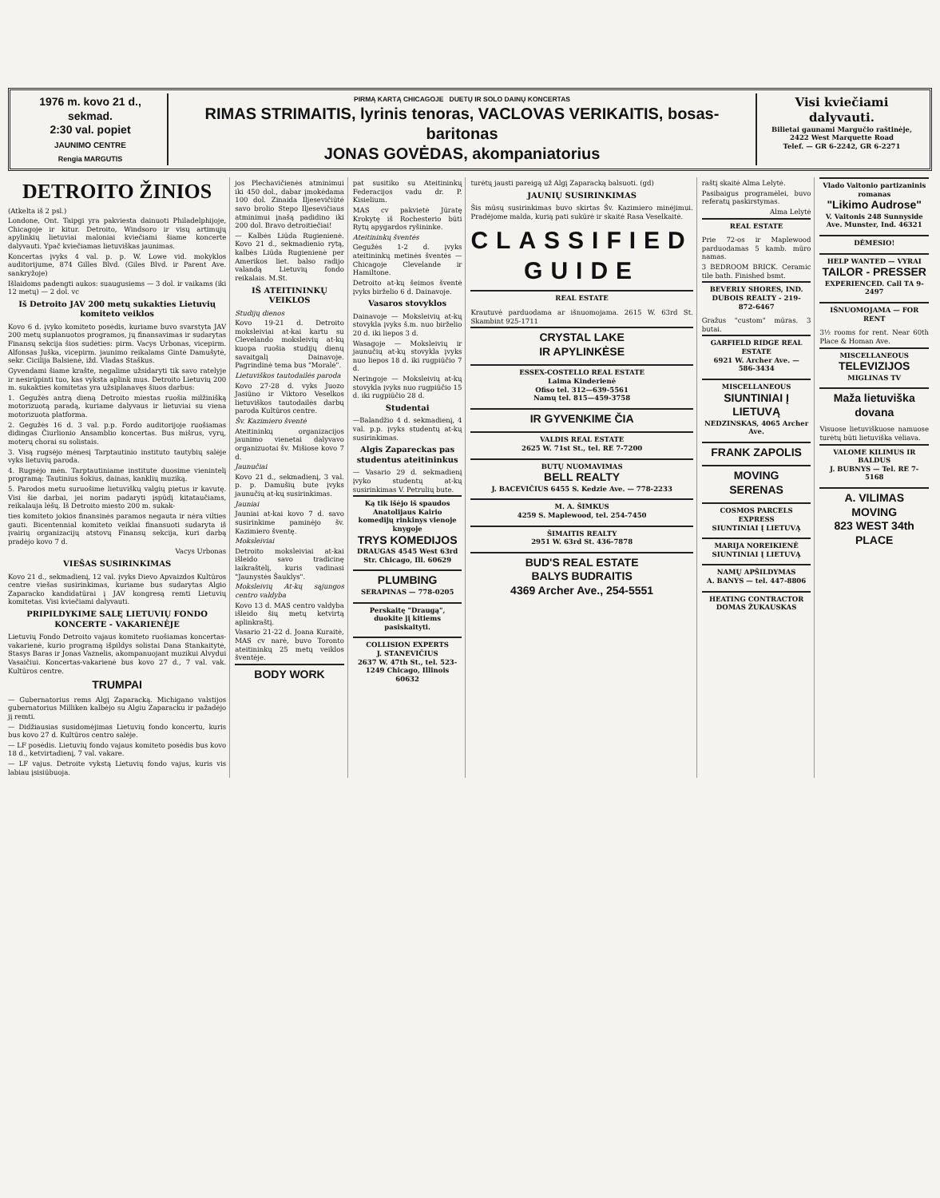1976 m. kovo 21 d., sekmad.
2:30 val. popiet
JAUNIMO CENTRE
Rengia MARGUTIS
PIRMĄ KARTĄ CHICAGOJE DUETŲ IR SOLO DAINŲ KONCERTAS
RIMAS STRIMAITIS, lyrinis tenoras, VACLOVAS VERIKAITIS, bosas-baritonas
JONAS GOVĖDAS, akompaniatorius
Visi kviečiami dalyvauti.
Bilietai gaunami Margučio raštinėje,
2422 West Marquette Road
Telef. — GR 6-2242, GR 6-2271
DETROITO ŽINIOS
(Atkelta iš 2 psl.)
Londone, Ont. Taipgi yra pakviesta dainuoti Philadelphijoje, Chicagoje ir kitur. Detroito, Windsoro ir visų artimųjų apylinkių lietuviai maloniai kviečiami šiame koncerte dalyvauti. Ypač kviečiamas lietuviškas jaunimas.
Koncertas įvyks 4 val. p. p. W. Lowe vid. mokyklos auditorijume, 874 Gilles Blvd. (Giles Blvd. ir Parent Ave. sankryžoje)
Išlaidoms padengti aukos: suaugusiems — 3 dol. ir vaikams (iki 12 metų) — 2 dol. vc
Iš Detroito JAV 200 metų sukakties Lietuvių komiteto veiklos
Kovo 6 d. įvyko komiteto posėdis, kuriame buvo svarstyta JAV 200 metų suplanuotos programos, jų finansavimas ir sudarytas Finansų sekcija šios sudėties: pirm. Vacys Urbonas, vicepirm. Alfonsas Juška, vicepirm. jaunimo reikalams Gintė Damušytė, sekr. Cicilija Balsienė, ižd. Vladas Staškus.
Gyvendami šiame krašte, negalime užsidaryti tik savo ratelyje ir nesirūpinti tuo, kas vyksta aplink mus. Detroito Lietuvių 200 m. sukakties komitetas yra užsiplanavęs šiuos darbus:
1. Gegužės antrą dieną Detroito miestas ruošia milžinišką motorizuotą paradą, kuriame dalyvaus ir lietuviai su viena motorizuota platforma.
2. Gegužės 16 d. 3 val. p.p. Fordo auditorijoje ruošiamas didingas Čiurlionio Ansamblio koncertas. Bus mišrus, vyrų, moterų chorai su solistais.
3. Visą rugsėjo mėnesį Tarptautinio instituto tautybių salėje vyks lietuvių paroda.
4. Rugsėjo mėn. Tarptautiniame institute duosime vienintelį programą: Tautinius šokius, dainas, kanklių muziką.
5. Parodos metu suruošime lietuviškų valgių pietus ir kavutę. Visi šie darbai, jei norim padaryti įspūdį kitataučiams, reikalauja lėšų. Iš Detroito miesto 200 m. sukak-
ties komiteto jokios finansinės paramos negauta ir nėra vilties gauti. Bicentennial komiteto veiklai finansuoti sudaryta iš įvairių organizacijų atstovų Finansų sekcija, kuri darbą pradėjo kovo 7 d.
Vacys Urbonas
VIEŠAS SUSIRINKIMAS
Kovo 21 d., sekmadienį, 12 val. įvyks Dievo Apvaizdos Kultūros centre viešas susirinkimas, kuriame bus sudarytas Algio Zaparacko kandidatūrai į JAV kongresą remti Lietuvių komitetas. Visi kviečiami dalyvauti.
PRIPILDYKIME SALĘ LIETUVIŲ FONDO KONCERTE - VAKARIENĖJE
Lietuvių Fondo Detroito vajaus komiteto ruošiamas koncertas-vakarienė, kurio programą išpildys solistai Dana Stankaitytė, Stasys Baras ir Jonas Vaznelis, akompanuojant muzikui Alvydui Vasaičiui. Koncertas-vakarienė bus kovo 27 d., 7 val. vak. Kultūros centre.
TRUMPAI
— Gubernatorius rems Algį Zaparacką. Michigano valstijos gubernatorius Milliken kalbėjo su Algiu Zaparacku ir pažadėjo jį remti.
— Didžiausias susidomėjimas Lietuvių fondo koncertu, kuris bus kovo 27 d. Kultūros centro salėje.
— LF posėdis. Lietuvių fondo vajaus komiteto posėdis bus kovo 18 d., ketvirtadienį, 7 val. vakare.
— LF vajus. Detroite vykstą Lietuvių fondo vajus, kuris vis labiau įsisiūbuoja.
jos Plechavičienės atminimui iki 450 dol., dabar įmokėdama 100 dol. Zinaida Iljesevičiūtė savo brolio Stepo Iljesevičiaus atminimui įnašą padidino iki 200 dol. Bravo detroitiečiai!
— Kalbės Liūda Rugienienė. Kovo 21 d., sekmadienio rytą, kalbės Liūda Rugienienė per Amerikos liet. balso radijo valandą Lietuvių fondo reikalais. M.St.
IŠ ATEITININKŲ VEIKLOS
Studijų dienos
Kovo 19-21 d. Detroito moksleiviai at-kai kartu su Clevelando moksleivių at-kų kuopa ruošia studijų dienų savaitgalį Dainavoje. Pagrindinė tema bus "Moralė".
Lietuviškos tautodailės paroda
Kovo 27-28 d. vyks Juozo Jasiūno ir Viktoro Veselkos lietuviškos tautodailės darbų paroda Kultūros centre.
Šv. Kazimiero šventė
Ateitininkų organizacijos jaunimo vienetai dalyvavo organizuotai šv. Mišiose kovo 7 d.
Jaunučiai
Kovo 21 d., sekmadienį, 3 val. p. p. Damušių bute įvyks jaunučių at-kų susirinkimas.
Jauniai
Jauniai at-kai kovo 7 d. savo susirinkime paminėjo šv. Kazimiero šventę.
Moksleiviai
Detroito moksleiviai at-kai išleido savo tradicinę laikraštėlį, kuris vadinasi "Jaunystės Šauklys".
Moksleivių At-kų sąjungos centro valdyba
Kovo 13 d. MAS centro valdyba išleido šių metų ketvirtą aplinkraštį.
Vasario 21-22 d. Joana Kuraitė, MAS cv narė, buvo Toronto ateitininkų 25 metų veiklos šventėje.
BODY WORK
pat susitiko su Ateitininkų Federacijos vadu dr. P. Kisielium.
MAS cv pakvietė Jūratę Krokytę iš Rochesterio būti Rytų apygardos ryšininke.
Ateitininkų šventės
Gegužės 1-2 d. įvyks ateitininkų metinės šventės — Chicagoje Clevelande ir Hamiltone.
Detroito at-kų šeimos šventė įvyks birželio 6 d. Dainavoje.
Vasaros stovyklos
Dainavoje — Moksleivių at-kų stovykla įvyks š.m. nuo birželio 20 d. iki liepos 3 d.
Wasagoje — Moksleivių ir jaunučių at-kų stovykla įvyks nuo liepos 18 d. iki rugpiūčio 7 d.
Neringoje — Moksleivių at-kų stovykla įvyks nuo rugpiūčio 15 d. iki rugpiūčio 28 d.
Studentai
—Balandžio 4 d. sekmadienį, 4 val. p.p. įvyks studentų at-kų susirinkimas.
Algis Zapareckas pas studentus ateitininkus
— Vasario 29 d. sekmadienį įvyko studentų at-kų susirinkimas V. Petrulių bute.
Ką tik išėjo iš spaudos
Anatolijaus Kairio komedijų rinkinys vienoje knygoje
TRYS KOMEDIJOS
DRAUGAS 4545 West 63rd Str. Chicago, Ill. 60629
PLUMBING
SERAPINAS — 778-0205
Perskaitę "Draugą", duokite jį kitiems pasiskaityti.
COLLISION EXPERTS
J. STANEVIČIUS
2637 W. 47th St., tel. 523-1249 Chicago, Illinois 60632
turėtų jausti pareigą už Algį Zaparacką balsuoti. (gd)
JAUNIŲ SUSIRINKIMAS
Šis mūsų susirinkimas buvo skirtas Šv. Kazimiero minėjimui. Pradėjome malda, kurią pati sukūrė ir skaitė Rasa Veselkaitė.
CLASSIFIED GUIDE
REAL ESTATE
Krautuvė parduodama ar išnuomojama. 2615 W. 63rd St. Skambint 925-1711
CRYSTAL LAKE
IR APYLINKĖSE
ESSEX-COSTELLO REAL ESTATE
Laima Kinderienė
Ofiso tel. 312—639-5561
Namų tel. 815—459-3758
IR GYVENKIME ČIA
VALDIS REAL ESTATE
2625 W. 71st St., tel. RE 7-7200
BUTŲ NUOMAVIMAS
BELL REALTY
J. BACEVIČIUS 6455 S. Kedzie Ave. — 778-2233
M. A. ŠIMKUS
4259 S. Maplewood, tel. 254-7450
ŠIMAITIS REALTY
2951 W. 63rd St. 436-7878
BUD'S REAL ESTATE
BALYS BUDRAITIS
4369 Archer Ave., 254-5551
raštį skaitė Alma Lelytė.
Pasibaigus programėlei, buvo referatų paskirstymas.
Alma Lelytė
REAL ESTATE
Prie 72-os ir Maplewood parduodamas 5 kamb. mūro namas.
3 BEDROOM BRICK. Ceramic tile bath. Finished bsmt.
BEVERLY SHORES, IND.
DUBOIS REALTY - 219-872-6467
Gražus "custom" mūras. 3 butai.
GARFIELD RIDGE REAL ESTATE
6921 W. Archer Ave. — 586-3434
MISCELLANEOUS
SIUNTINIAI Į LIETUVĄ
NEDZINSKAS, 4065 Archer Ave.
FRANK ZAPOLIS
MOVING
SERENAS
COSMOS PARCELS EXPRESS
SIUNTINIAI Į LIETUVĄ
MARIJA NOREIKIENĖ
SIUNTINIAI Į LIETUVĄ
NAMŲ APŠILDYMAS
A. BANYS — tel. 447-8806
HEATING CONTRACTOR
DOMAS ŽUKAUSKAS
Vlado Vaitonio partizaninis romanas
"Likimo Audrose"
V. Vaitonis 248 Sunnyside Ave. Munster, Ind. 46321
DĖMESIO!
HELP WANTED — VYRAI
TAILOR - PRESSER
EXPERIENCED. Call TA 9-2497
IŠNUOMOJAMA — FOR RENT
3½ rooms for rent. Near 60th Place & Homan Ave.
MISCELLANEOUS
TELEVIZIJOS
MIGLINAS TV
Maža lietuviška dovana
Visuose lietuviškuose namuose turėtų būti lietuviška vėliava.
VALOME KILIMUS IR BALDUS
J. BUBNYS — Tel. RE 7-5168
A. VILIMAS MOVING
823 WEST 34th PLACE